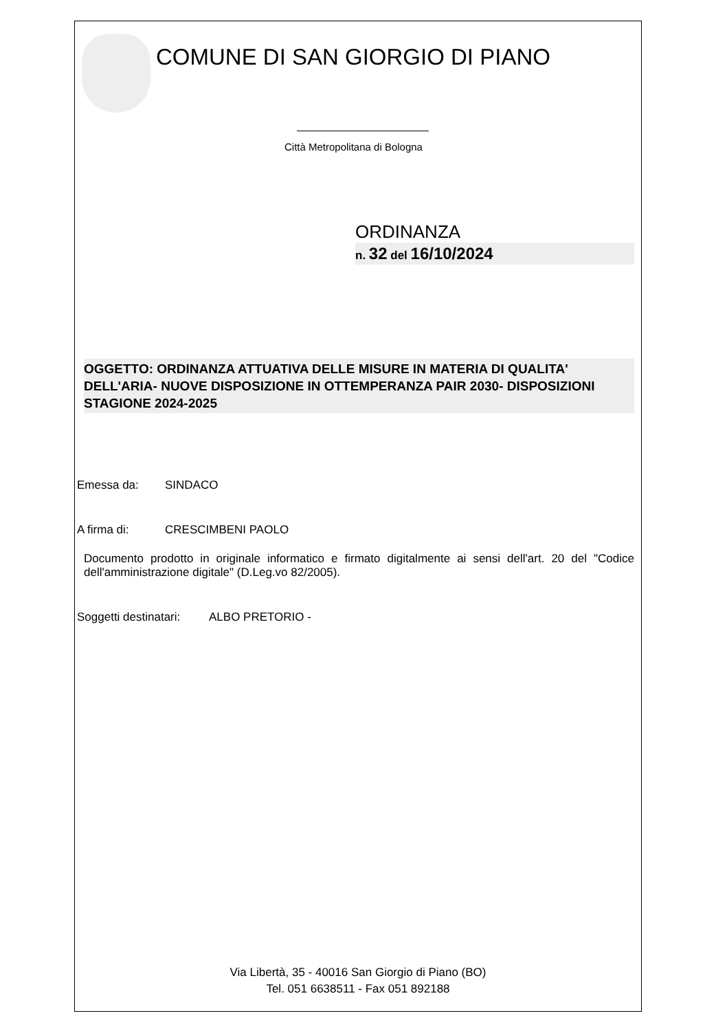COMUNE DI SAN GIORGIO DI PIANO
Città Metropolitana di Bologna
ORDINANZA
n. 32 del 16/10/2024
OGGETTO: ORDINANZA ATTUATIVA DELLE MISURE IN MATERIA DI QUALITA' DELL'ARIA- NUOVE DISPOSIZIONE IN OTTEMPERANZA PAIR 2030- DISPOSIZIONI STAGIONE 2024-2025
Emessa da: SINDACO
A firma di: CRESCIMBENI PAOLO
Documento prodotto in originale informatico e firmato digitalmente ai sensi dell'art. 20 del "Codice dell'amministrazione digitale" (D.Leg.vo 82/2005).
Soggetti destinatari: ALBO PRETORIO -
Via Libertà, 35 - 40016 San Giorgio di Piano (BO)
Tel. 051 6638511 - Fax 051 892188